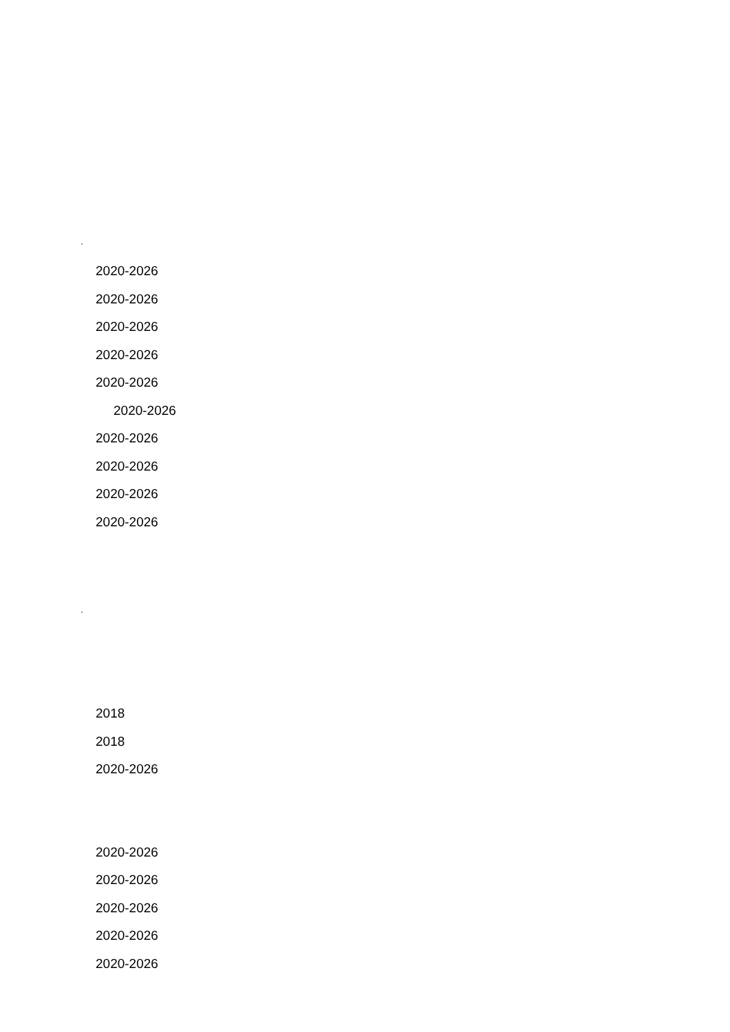·
2020-2026
2020-2026
2020-2026
2020-2026
2020-2026
2020-2026
2020-2026
2020-2026
2020-2026
2020-2026
·
2018
2018
2020-2026
2020-2026
2020-2026
2020-2026
2020-2026
2020-2026